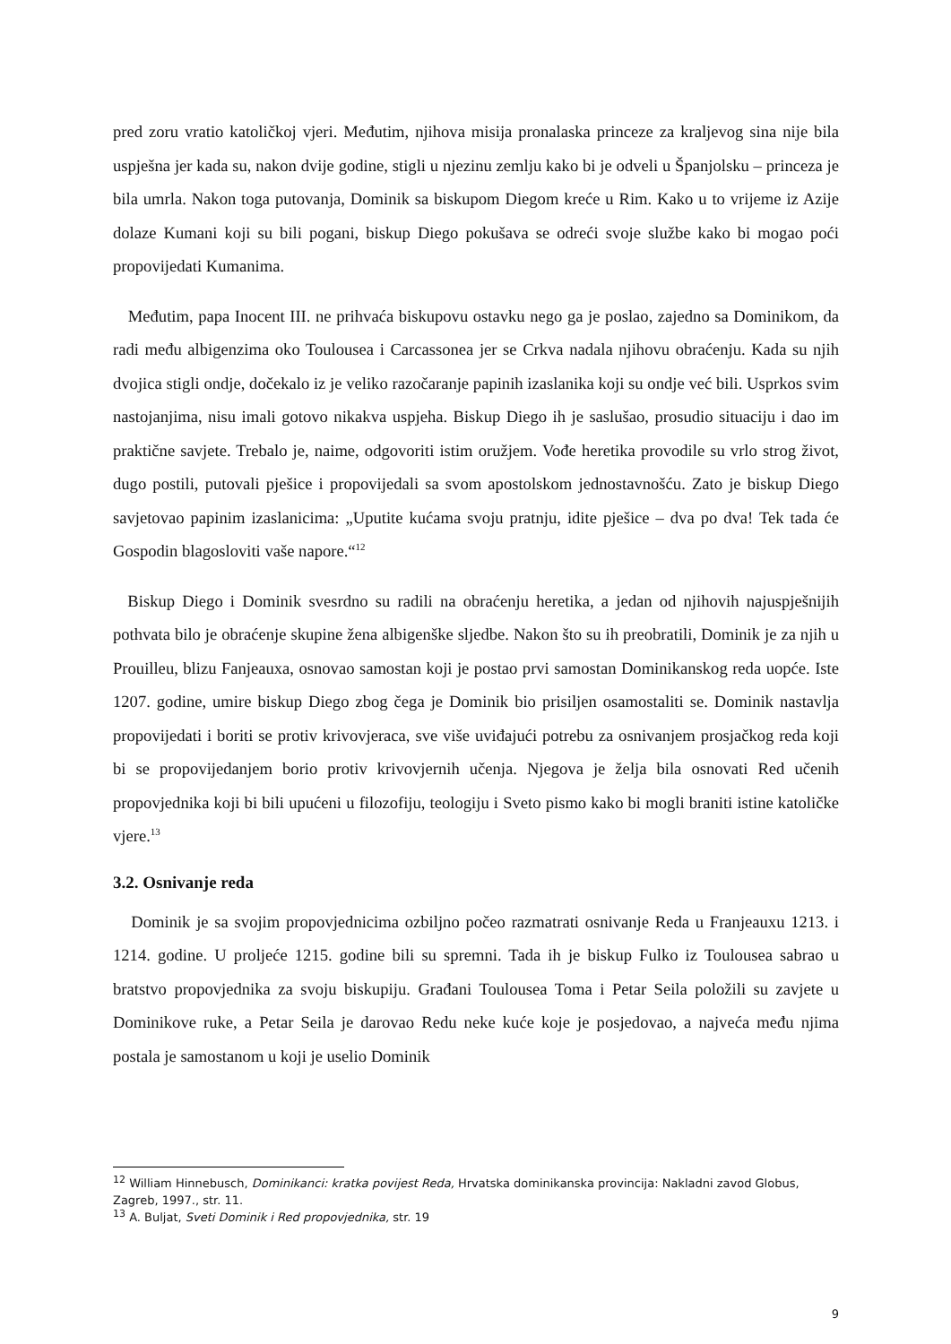pred zoru vratio katoličkoj vjeri. Međutim, njihova misija pronalaska princeze za kraljevog sina nije bila uspješna jer kada su, nakon dvije godine, stigli u njezinu zemlju kako bi je odveli u Španjolsku – princeza je bila umrla. Nakon toga putovanja, Dominik sa biskupom Diegom kreće u Rim. Kako u to vrijeme iz Azije dolaze Kumani koji su bili pogani, biskup Diego pokušava se odreći svoje službe kako bi mogao poći propovijedati Kumanima.
Međutim, papa Inocent III. ne prihvaća biskupovu ostavku nego ga je poslao, zajedno sa Dominikom, da radi među albigenzima oko Toulousea i Carcassonea jer se Crkva nadala njihovu obraćenju. Kada su njih dvojica stigli ondje, dočekalo iz je veliko razočaranje papinih izaslanika koji su ondje već bili. Usprkos svim nastojanjima, nisu imali gotovo nikakva uspjeha. Biskup Diego ih je saslušao, prosudio situaciju i dao im praktične savjete. Trebalo je, naime, odgovoriti istim oružjem. Vođe heretika provodile su vrlo strog život, dugo postili, putovali pješice i propovijedali sa svom apostolskom jednostavnošću. Zato je biskup Diego savjetovao papinim izaslanicima: „Uputite kućama svoju pratnju, idite pješice – dva po dva! Tek tada će Gospodin blagosloviti vaše napore.“<sup>12</sup>
Biskup Diego i Dominik svesrdno su radili na obraćenju heretika, a jedan od njihovih najuspješnijih pothvata bilo je obraćenje skupine žena albigenške sljedbe. Nakon što su ih preobratili, Dominik je za njih u Prouilleu, blizu Fanjeauxa, osnovao samostan koji je postao prvi samostan Dominikanskog reda uopće. Iste 1207. godine, umire biskup Diego zbog čega je Dominik bio prisiljen osamostaliti se. Dominik nastavlja propovijedati i boriti se protiv krivovjeraca, sve više uviđajući potrebu za osnivanjem prosjačkog reda koji bi se propovijedanjem borio protiv krivovjernih učenja. Njegova je želja bila osnovati Red učenih propovjednika koji bi bili upućeni u filozofiju, teologiju i Sveto pismo kako bi mogli braniti istine katoličke vjere.<sup>13</sup>
3.2. Osnivanje reda
Dominik je sa svojim propovjednicima ozbiljno počeo razmatrati osnivanje Reda u Franjeauxu 1213. i 1214. godine. U proljeće 1215. godine bili su spremni. Tada ih je biskup Fulko iz Toulousea sabrao u bratstvo propovjednika za svoju biskupiju. Građani Toulousea Toma i Petar Seila položili su zavjete u Dominikove ruke, a Petar Seila je darovao Redu neke kuće koje je posjedovao, a najveća među njima postala je samostanom u koji je uselio Dominik
<sup>12</sup> William Hinnebusch, Dominikanci: kratka povijest Reda, Hrvatska dominikanska provincija: Nakladni zavod Globus, Zagreb, 1997., str. 11.
<sup>13</sup> A. Buljat, Sveti Dominik i Red propovjednika, str. 19
9